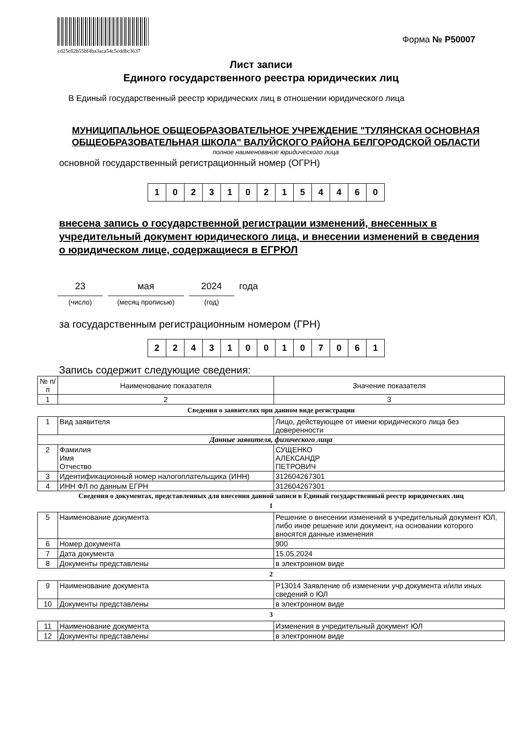cd25c82b55bf4ba3aca54c5cddbc3637
Форма № Р50007
Лист записи
Единого государственного реестра юридических лиц
В Единый государственный реестр юридических лиц в отношении юридического лица
МУНИЦИПАЛЬНОЕ ОБЩЕОБРАЗОВАТЕЛЬНОЕ УЧРЕЖДЕНИЕ "ТУЛЯНСКАЯ ОСНОВНАЯ ОБЩЕОБРАЗОВАТЕЛЬНАЯ ШКОЛА" ВАЛУЙСКОГО РАЙОНА БЕЛГОРОДСКОЙ ОБЛАСТИ
полное наименование юридического лица
основной государственный регистрационный номер (ОГРН)
| 1 | 0 | 2 | 3 | 1 | 0 | 2 | 1 | 5 | 4 | 4 | 6 | 0 |
внесена запись о государственной регистрации изменений, внесенных в учредительный документ юридического лица, и внесении изменений в сведения о юридическом лице, содержащиеся в ЕГРЮЛ
23
(число)
мая
(месяц прописью)
2024
(год)
года
за государственным регистрационным номером (ГРН)
| 2 | 2 | 4 | 3 | 1 | 0 | 0 | 1 | 0 | 7 | 0 | 6 | 1 |
Запись содержит следующие сведения:
| № п/п | Наименование показателя | Значение показателя |
| 1 | 2 | 3 |
Сведения о заявителях при данном виде регистрации
| 1 | Вид заявителя | Лицо, действующее от имени юридического лица без доверенности |
| Данные заявителя, физического лица | | |
| 2 | Фамилия Имя Отчество | СУЩЕНКО АЛЕКСАНДР ПЕТРОВИЧ |
| 3 | Идентификационный номер налогоплательщика (ИНН) | 312604267301 |
| 4 | ИНН ФЛ по данным ЕГРН | 312604267301 |
Сведения о документах, представленных для внесения данной записи в Единый государственный реестр юридических лиц
1
| 5 | Наименование документа | Решение о внесении изменений в учредительный документ ЮЛ, либо иное решение или документ, на основании которого вносятся данные изменения |
| 6 | Номер документа | 900 |
| 7 | Дата документа | 15.05.2024 |
| 8 | Документы представлены | в электронном виде |
2
| 9 | Наименование документа | Р13014 Заявление об изменении учр.документа и/или иных сведений о ЮЛ |
| 10 | Документы представлены | в электронном виде |
3
| 11 | Наименование документа | Изменения в учредительный документ ЮЛ |
| 12 | Документы представлены | в электронном виде |